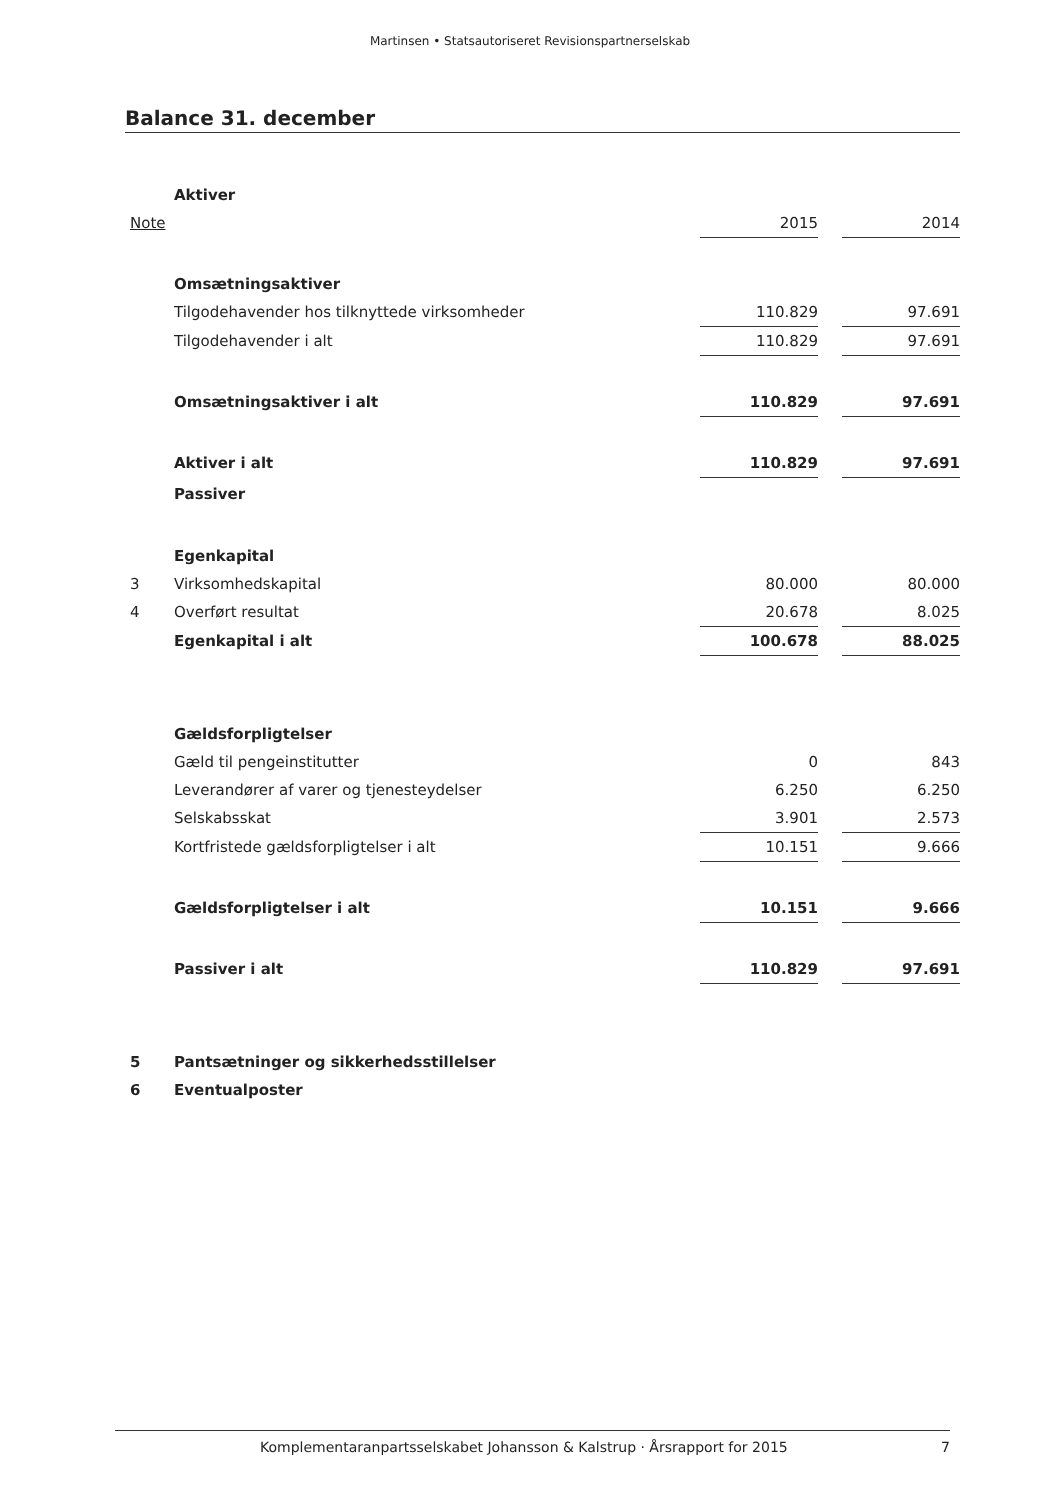Martinsen • Statsautoriseret Revisionspartnerselskab
Balance 31. december
| | Aktiver | | | |
| Note | | 2015 | | 2014 |
| | Omsætningsaktiver | | | |
| | Tilgodehavender hos tilknyttede virksomheder | 110.829 | | 97.691 |
| | Tilgodehavender i alt | 110.829 | | 97.691 |
| | Omsætningsaktiver i alt | 110.829 | | 97.691 |
| | Aktiver i alt | 110.829 | | 97.691 |
| | Passiver | | | |
| | Egenkapital | | | |
| 3 | Virksomhedskapital | 80.000 | | 80.000 |
| 4 | Overført resultat | 20.678 | | 8.025 |
| | Egenkapital i alt | 100.678 | | 88.025 |
| | Gældsforpligtelser | | | |
| | Gæld til pengeinstitutter | 0 | | 843 |
| | Leverandører af varer og tjenesteydelser | 6.250 | | 6.250 |
| | Selskabsskat | 3.901 | | 2.573 |
| | Kortfristede gældsforpligtelser i alt | 10.151 | | 9.666 |
| | Gældsforpligtelser i alt | 10.151 | | 9.666 |
| | Passiver i alt | 110.829 | | 97.691 |
| 5 | Pantsætninger og sikkerhedsstillelser | | | |
| 6 | Eventualposter | | | |
Komplementaranpartsselskabet Johansson & Kalstrup · Årsrapport for 2015 7